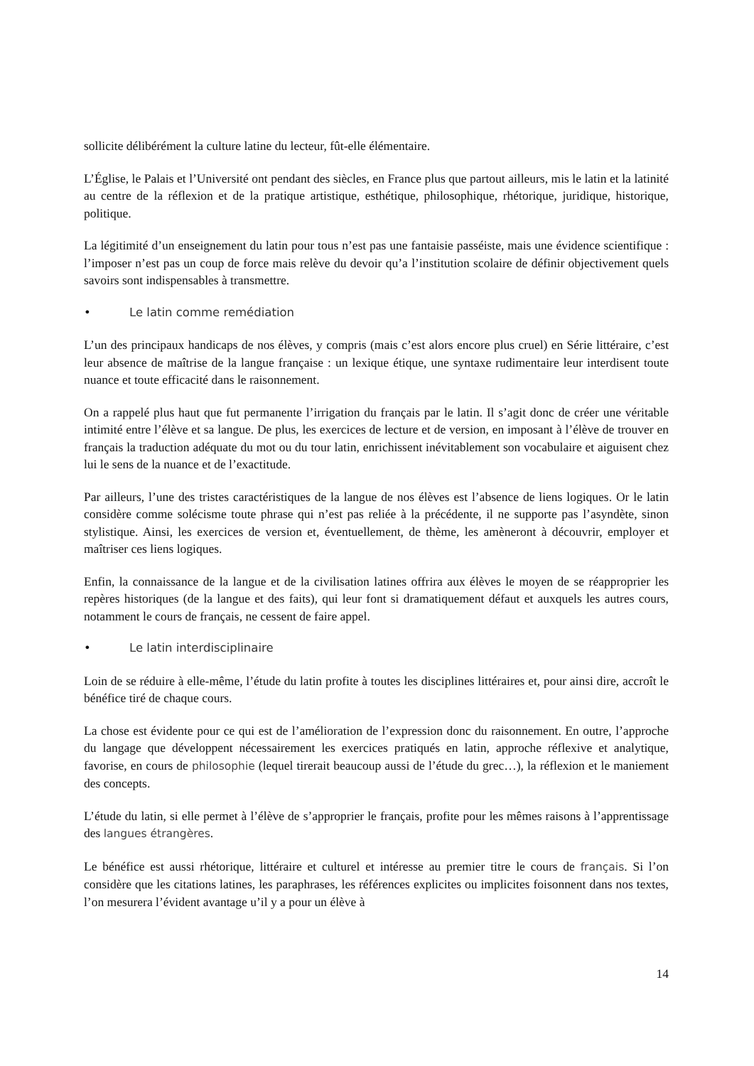sollicite délibérément la culture latine du lecteur, fût-elle élémentaire.
L’Église, le Palais et l’Université ont pendant des siècles, en France plus que partout ailleurs, mis le latin et la latinité au centre de la réflexion et de la pratique artistique, esthétique, philosophique, rhétorique, juridique, historique, politique.
La légitimité d’un enseignement du latin pour tous n’est pas une fantaisie passéiste, mais une évidence scientifique : l’imposer n’est pas un coup de force mais relève du devoir qu’a l’institution scolaire de définir objectivement quels savoirs sont indispensables à transmettre.
• Le latin comme remédiation
L’un des principaux handicaps de nos élèves, y compris (mais c’est alors encore plus cruel) en Série littéraire, c’est leur absence de maîtrise de la langue française : un lexique étique, une syntaxe rudimentaire leur interdisent toute nuance et toute efficacité dans le raisonnement.
On a rappelé plus haut que fut permanente l’irrigation du français par le latin. Il s’agit donc de créer une véritable intimité entre l’élève et sa langue. De plus, les exercices de lecture et de version, en imposant à l’élève de trouver en français la traduction adéquate du mot ou du tour latin, enrichissent inévitablement son vocabulaire et aiguisent chez lui le sens de la nuance et de l’exactitude.
Par ailleurs, l’une des tristes caractéristiques de la langue de nos élèves est l’absence de liens logiques. Or le latin considère comme solécisme toute phrase qui n’est pas reliée à la précédente, il ne supporte pas l’asyndète, sinon stylistique. Ainsi, les exercices de version et, éventuellement, de thème, les amèneront à découvrir, employer et maîtriser ces liens logiques.
Enfin, la connaissance de la langue et de la civilisation latines offrira aux élèves le moyen de se réapproprier les repères historiques (de la langue et des faits), qui leur font si dramatiquement défaut et auxquels les autres cours, notamment le cours de français, ne cessent de faire appel.
• Le latin interdisciplinaire
Loin de se réduire à elle-même, l’étude du latin profite à toutes les disciplines littéraires et, pour ainsi dire, accroît le bénéfice tiré de chaque cours.
La chose est évidente pour ce qui est de l’amélioration de l’expression donc du raisonnement. En outre, l’approche du langage que développent nécessairement les exercices pratiqués en latin, approche réflexive et analytique, favorise, en cours de philosophie (lequel tirerait beaucoup aussi de l’étude du grec…), la réflexion et le maniement des concepts.
L’étude du latin, si elle permet à l’élève de s’approprier le français, profite pour les mêmes raisons à l’apprentissage des langues étrangères.
Le bénéfice est aussi rhétorique, littéraire et culturel et intéresse au premier titre le cours de français. Si l’on considère que les citations latines, les paraphrases, les références explicites ou implicites foisonnent dans nos textes, l’on mesurera l’évident avantage u’il y a pour un élève à
14